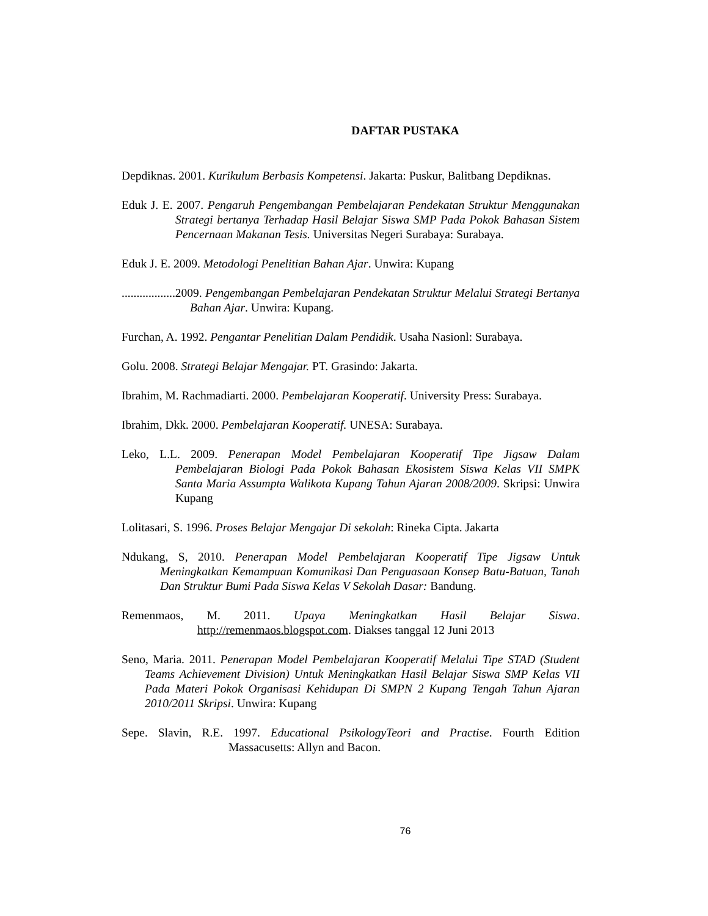DAFTAR PUSTAKA
Depdiknas. 2001. Kurikulum Berbasis Kompetensi. Jakarta: Puskur, Balitbang Depdiknas.
Eduk J. E. 2007. Pengaruh Pengembangan Pembelajaran Pendekatan Struktur Menggunakan Strategi bertanya Terhadap Hasil Belajar Siswa SMP Pada Pokok Bahasan Sistem Pencernaan Makanan Tesis. Universitas Negeri Surabaya: Surabaya.
Eduk J. E. 2009. Metodologi Penelitian Bahan Ajar. Unwira: Kupang
..................2009. Pengembangan Pembelajaran Pendekatan Struktur Melalui Strategi Bertanya Bahan Ajar. Unwira: Kupang.
Furchan, A. 1992. Pengantar Penelitian Dalam Pendidik. Usaha Nasionl: Surabaya.
Golu. 2008. Strategi Belajar Mengajar. PT. Grasindo: Jakarta.
Ibrahim, M. Rachmadiarti. 2000. Pembelajaran Kooperatif. University Press: Surabaya.
Ibrahim, Dkk. 2000. Pembelajaran Kooperatif. UNESA: Surabaya.
Leko, L.L. 2009. Penerapan Model Pembelajaran Kooperatif Tipe Jigsaw Dalam Pembelajaran Biologi Pada Pokok Bahasan Ekosistem Siswa Kelas VII SMPK Santa Maria Assumpta Walikota Kupang Tahun Ajaran 2008/2009. Skripsi: Unwira Kupang
Lolitasari, S. 1996. Proses Belajar Mengajar Di sekolah: Rineka Cipta. Jakarta
Ndukang, S, 2010. Penerapan Model Pembelajaran Kooperatif Tipe Jigsaw Untuk Meningkatkan Kemampuan Komunikasi Dan Penguasaan Konsep Batu-Batuan, Tanah Dan Struktur Bumi Pada Siswa Kelas V Sekolah Dasar: Bandung.
Remenmaos, M. 2011. Upaya Meningkatkan Hasil Belajar Siswa. http://remenmaos.blogspot.com. Diakses tanggal 12 Juni 2013
Seno, Maria. 2011. Penerapan Model Pembelajaran Kooperatif Melalui Tipe STAD (Student Teams Achievement Division) Untuk Meningkatkan Hasil Belajar Siswa SMP Kelas VII Pada Materi Pokok Organisasi Kehidupan Di SMPN 2 Kupang Tengah Tahun Ajaran 2010/2011 Skripsi. Unwira: Kupang
Sepe. Slavin, R.E. 1997. Educational PsikologyTeori and Practise. Fourth Edition Massacusetts: Allyn and Bacon.
76